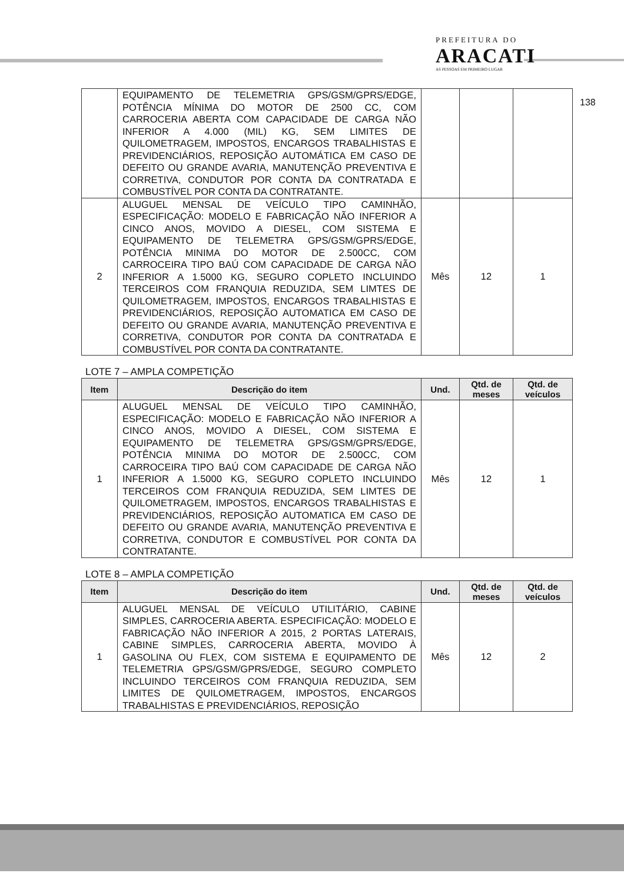PREFEITURA DO
ARACATI
AS PESSOAS EM PRIMEIRO LUGAR
138
| | EQUIPAMENTO DE TELEMETRIA GPS/GSM/GPRS/EDGE, POTÊNCIA MÍNIMA DO MOTOR DE 2500 CC, COM CARROCERIA ABERTA COM CAPACIDADE DE CARGA NÃO INFERIOR A 4.000 (MIL) KG, SEM LIMITES DE QUILOMETRAGEM, IMPOSTOS, ENCARGOS TRABALHISTAS E PREVIDENCIÁRIOS, REPOSIÇÃO AUTOMÁTICA EM CASO DE DEFEITO OU GRANDE AVARIA, MANUTENÇÃO PREVENTIVA E CORRETIVA, CONDUTOR POR CONTA DA CONTRATADA E COMBUSTÍVEL POR CONTA DA CONTRATANTE. | | | |
| 2 | ALUGUEL MENSAL DE VEÍCULO TIPO CAMINHÃO, ESPECIFICAÇÃO: MODELO E FABRICAÇÃO NÃO INFERIOR A CINCO ANOS, MOVIDO A DIESEL, COM SISTEMA E EQUIPAMENTO DE TELEMETRA GPS/GSM/GPRS/EDGE, POTÊNCIA MINIMA DO MOTOR DE 2.500CC, COM CARROCEIRA TIPO BAÚ COM CAPACIDADE DE CARGA NÃO INFERIOR A 1.5000 KG, SEGURO COPLETO INCLUINDO TERCEIROS COM FRANQUIA REDUZIDA, SEM LIMTES DE QUILOMETRAGEM, IMPOSTOS, ENCARGOS TRABALHISTAS E PREVIDENCIÁRIOS, REPOSIÇÃO AUTOMATICA EM CASO DE DEFEITO OU GRANDE AVARIA, MANUTENÇÃO PREVENTIVA E CORRETIVA, CONDUTOR POR CONTA DA CONTRATADA E COMBUSTÍVEL POR CONTA DA CONTRATANTE. | Mês | 12 | 1 |
LOTE 7 – AMPLA COMPETIÇÃO
| Item | Descrição do item | Und. | Qtd. de meses | Qtd. de veículos |
| --- | --- | --- | --- | --- |
| 1 | ALUGUEL MENSAL DE VEÍCULO TIPO CAMINHÃO, ESPECIFICAÇÃO: MODELO E FABRICAÇÃO NÃO INFERIOR A CINCO ANOS, MOVIDO A DIESEL, COM SISTEMA E EQUIPAMENTO DE TELEMETRA GPS/GSM/GPRS/EDGE, POTÊNCIA MINIMA DO MOTOR DE 2.500CC, COM CARROCEIRA TIPO BAÚ COM CAPACIDADE DE CARGA NÃO INFERIOR A 1.5000 KG, SEGURO COPLETO INCLUINDO TERCEIROS COM FRANQUIA REDUZIDA, SEM LIMTES DE QUILOMETRAGEM, IMPOSTOS, ENCARGOS TRABALHISTAS E PREVIDENCIÁRIOS, REPOSIÇÃO AUTOMATICA EM CASO DE DEFEITO OU GRANDE AVARIA, MANUTENÇÃO PREVENTIVA E CORRETIVA, CONDUTOR E COMBUSTÍVEL POR CONTA DA CONTRATANTE. | Mês | 12 | 1 |
LOTE 8 – AMPLA COMPETIÇÃO
| Item | Descrição do item | Und. | Qtd. de meses | Qtd. de veículos |
| --- | --- | --- | --- | --- |
| 1 | ALUGUEL MENSAL DE VEÍCULO UTILITÁRIO, CABINE SIMPLES, CARROCERIA ABERTA. ESPECIFICAÇÃO: MODELO E FABRICAÇÃO NÃO INFERIOR A 2015, 2 PORTAS LATERAIS, CABINE SIMPLES, CARROCERIA ABERTA, MOVIDO À GASOLINA OU FLEX, COM SISTEMA E EQUIPAMENTO DE TELEMETRIA GPS/GSM/GPRS/EDGE, SEGURO COMPLETO INCLUINDO TERCEIROS COM FRANQUIA REDUZIDA, SEM LIMITES DE QUILOMETRAGEM, IMPOSTOS, ENCARGOS TRABALHISTAS E PREVIDENCIÁRIOS, REPOSIÇÃO | Mês | 12 | 2 |